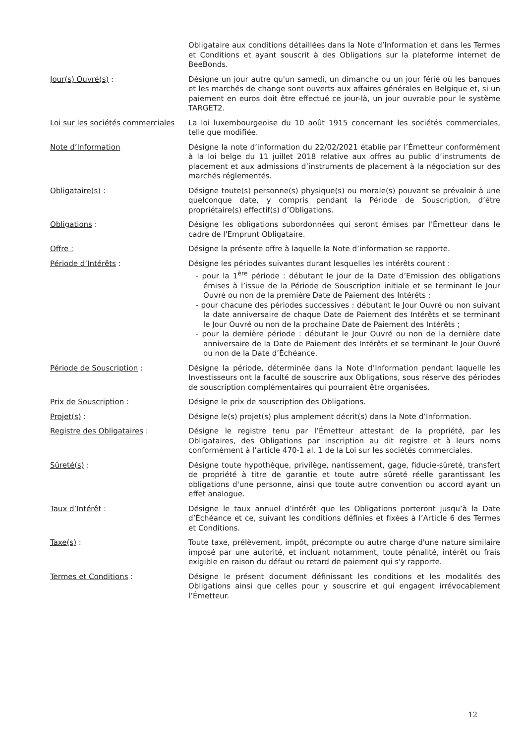Obligataire aux conditions détaillées dans la Note d’Information et dans les Termes et Conditions et ayant souscrit à des Obligations sur la plateforme internet de BeeBonds.
Jour(s) Ouvré(s) : Désigne un jour autre qu'un samedi, un dimanche ou un jour férié où les banques et les marchés de change sont ouverts aux affaires générales en Belgique et, si un paiement en euros doit être effectué ce jour-là, un jour ouvrable pour le système TARGET2.
Loi sur les sociétés commerciales
La loi luxembourgeoise du 10 août 1915 concernant les sociétés commerciales, telle que modifiée.
Note d’Information Désigne la note d’information du 22/02/2021 établie par l’Émetteur conformément à la loi belge du 11 juillet 2018 relative aux offres au public d’instruments de placement et aux admissions d’instruments de placement à la négociation sur des marchés réglementés.
Obligataire(s) : Désigne toute(s) personne(s) physique(s) ou morale(s) pouvant se prévaloir à une quelconque date, y compris pendant la Période de Souscription, d’être propriétaire(s) effectif(s) d’Obligations.
Obligations : Désigne les obligations subordonnées qui seront émises par l'Émetteur dans le cadre de l'Emprunt Obligataire.
Offre : Désigne la présente offre à laquelle la Note d’information se rapporte.
Période d’Intérêts : Désigne les périodes suivantes durant lesquelles les intérêts courent :
- pour la 1<sup>ère</sup> période : débutant le jour de la Date d’Emission des obligations émises à l’issue de la Période de Souscription initiale et se terminant le Jour Ouvré ou non de la première Date de Paiement des Intérêts ;
- pour chacune des périodes successives : débutant le Jour Ouvré ou non suivant la date anniversaire de chaque Date de Paiement des Intérêts et se terminant le Jour Ouvré ou non de la prochaine Date de Paiement des Intérêts ;
- pour la dernière période : débutant le Jour Ouvré ou non de la dernière date anniversaire de la Date de Paiement des Intérêts et se terminant le Jour Ouvré ou non de la Date d’Échéance.
Période de Souscription : Désigne la période, déterminée dans la Note d’Information pendant laquelle les Investisseurs ont la faculté de souscrire aux Obligations, sous réserve des périodes de souscription complémentaires qui pourraient être organisées.
Prix de Souscription : Désigne le prix de souscription des Obligations.
Projet(s) : Désigne le(s) projet(s) plus amplement décrit(s) dans la Note d’Information.
Registre des Obligataires : Désigne le registre tenu par l’Émetteur attestant de la propriété, par les Obligataires, des Obligations par inscription au dit registre et à leurs noms conformément à l’article 470-1 al. 1 de la Loi sur les sociétés commerciales.
Sûreté(s) : Désigne toute hypothèque, privilège, nantissement, gage, fiducie-sûreté, transfert de propriété à titre de garantie et toute autre sûreté réelle garantissant les obligations d'une personne, ainsi que toute autre convention ou accord ayant un effet analogue.
Taux d’Intérêt : Désigne le taux annuel d’intérêt que les Obligations porteront jusqu’à la Date d’Échéance et ce, suivant les conditions définies et fixées à l’Article 6 des Termes et Conditions.
Taxe(s) : Toute taxe, prélèvement, impôt, précompte ou autre charge d'une nature similaire imposé par une autorité, et incluant notamment, toute pénalité, intérêt ou frais exigible en raison du défaut ou retard de paiement qui s'y rapporte.
Termes et Conditions : Désigne le présent document définissant les conditions et les modalités des Obligations ainsi que celles pour y souscrire et qui engagent irrévocablement l’Émetteur.
12